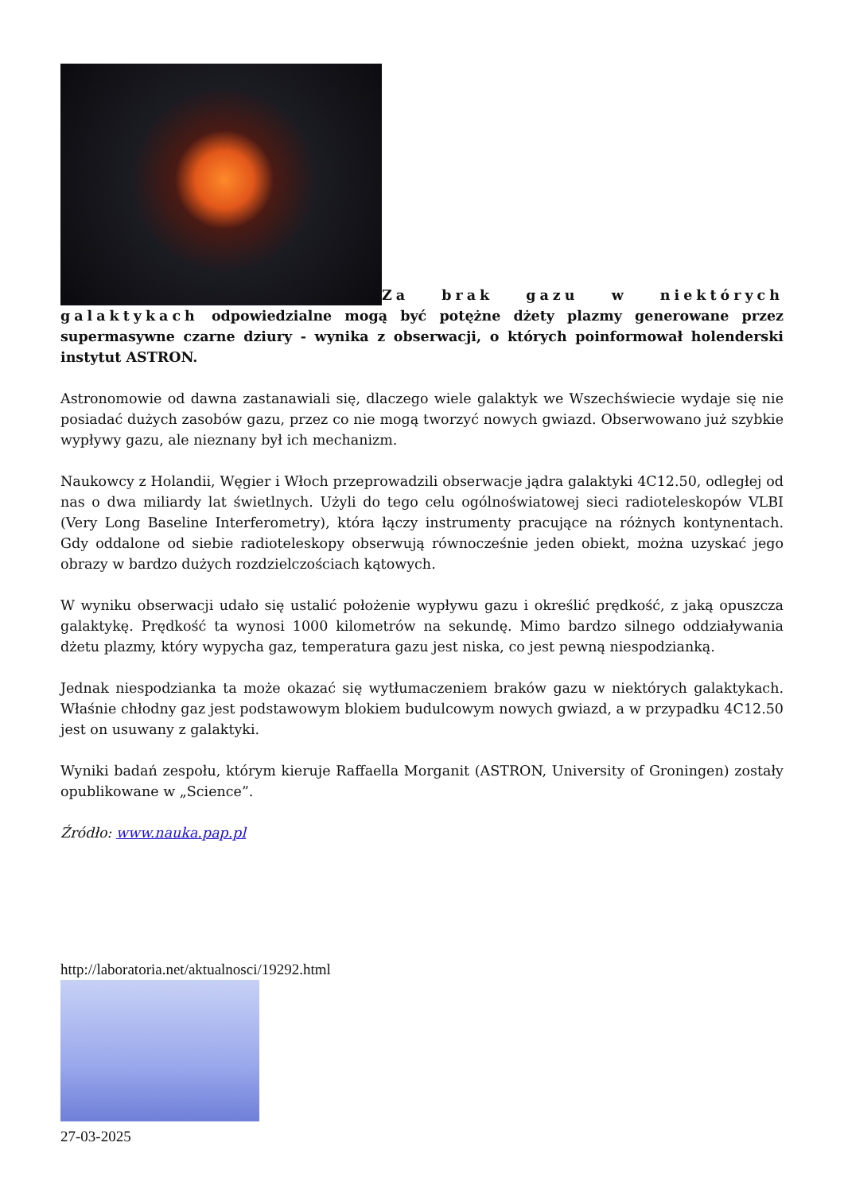Za brak gazu w niektórych galaktykach odpowiedzialne mogą być potężne dżety plazmy generowane przez supermasywne czarne dziury - wynika z obserwacji, o których poinformował holenderski instytut ASTRON.
Astronomowie od dawna zastanawiali się, dlaczego wiele galaktyk we Wszechświecie wydaje się nie posiadać dużych zasobów gazu, przez co nie mogą tworzyć nowych gwiazd. Obserwowano już szybkie wypływy gazu, ale nieznany był ich mechanizm.
Naukowcy z Holandii, Węgier i Włoch przeprowadzili obserwacje jądra galaktyki 4C12.50, odległej od nas o dwa miliardy lat świetlnych. Użyli do tego celu ogólnoświatowej sieci radioteleskopów VLBI (Very Long Baseline Interferometry), która łączy instrumenty pracujące na różnych kontynentach. Gdy oddalone od siebie radioteleskopy obserwują równocześnie jeden obiekt, można uzyskać jego obrazy w bardzo dużych rozdzielczościach kątowych.
W wyniku obserwacji udało się ustalić położenie wypływu gazu i określić prędkość, z jaką opuszcza galaktykę. Prędkość ta wynosi 1000 kilometrów na sekundę. Mimo bardzo silnego oddziaływania dżetu plazmy, który wypycha gaz, temperatura gazu jest niska, co jest pewną niespodzianką.
Jednak niespodzianka ta może okazać się wytłumaczeniem braków gazu w niektórych galaktykach. Właśnie chłodny gaz jest podstawowym blokiem budulcowym nowych gwiazd, a w przypadku 4C12.50 jest on usuwany z galaktyki.
Wyniki badań zespołu, którym kieruje Raffaella Morganit (ASTRON, University of Groningen) zostały opublikowane w „Science”.
Źródło: www.nauka.pap.pl
http://laboratoria.net/aktualnosci/19292.html
27-03-2025